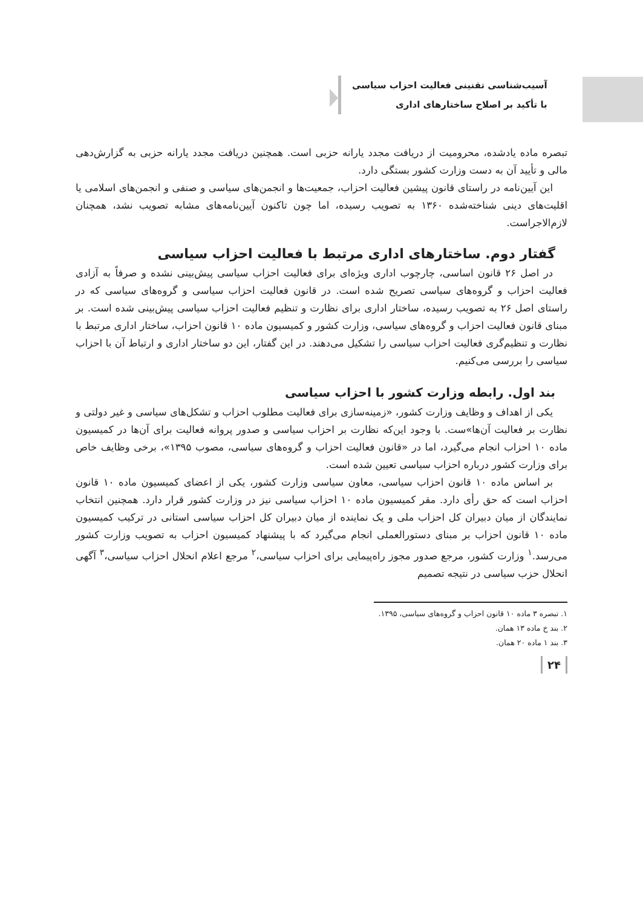آسیب‌شناسی تقنینی فعالیت احزاب سیاسی
با تأکید بر اصلاح ساختارهای اداری
تبصره ماده یادشده، محرومیت از دریافت مجدد یارانه حزبی است. همچنین دریافت مجدد یارانه حزبی به گزارش‌دهی مالی و تأیید آن به دست وزارت کشور بستگی دارد.
این آیین‌نامه در راستای قانون پیشین فعالیت احزاب، جمعیت‌ها و انجمن‌های سیاسی و صنفی و انجمن‌های اسلامی یا اقلیت‌های دینی شناخته‌شده ۱۳۶۰ به تصویب رسیده، اما چون تاکنون آیین‌نامه‌های مشابه تصویب نشد، همچنان لازم‌الاجراست.
گفتار دوم. ساختارهای اداری مرتبط با فعالیت احزاب سیاسی
در اصل ۲۶ قانون اساسی، چارچوب اداری ویژه‌ای برای فعالیت احزاب سیاسی پیش‌بینی نشده و صرفاً به آزادی فعالیت احزاب و گروه‌های سیاسی تصریح شده است. در قانون فعالیت احزاب سیاسی و گروه‌های سیاسی که در راستای اصل ۲۶ به تصویب رسیده، ساختار اداری برای نظارت و تنظیم فعالیت احزاب سیاسی پیش‌بینی شده است. بر مبنای قانون فعالیت احزاب و گروه‌های سیاسی، وزارت کشور و کمیسیون ماده ۱۰ قانون احزاب، ساختار اداری مرتبط با نظارت و تنظیم‌گری فعالیت احزاب سیاسی را تشکیل می‌دهند. در این گفتار، این دو ساختار اداری و ارتباط آن با احزاب سیاسی را بررسی می‌کنیم.
بند اول. رابطه وزارت کشور با احزاب سیاسی
یکی از اهداف و وظایف وزارت کشور، «زمینه‌سازی برای فعالیت مطلوب احزاب و تشکل‌های سیاسی و غیر دولتی و نظارت بر فعالیت آن‌ها»ست. با وجود این‌که نظارت بر احزاب سیاسی و صدور پروانه فعالیت برای آن‌ها در کمیسیون ماده ۱۰ احزاب انجام می‌گیرد، اما در «قانون فعالیت احزاب و گروه‌های سیاسی، مصوب ۱۳۹۵»، برخی وظایف خاص برای وزارت کشور درباره احزاب سیاسی تعیین شده است.
بر اساس ماده ۱۰ قانون احزاب سیاسی، معاون سیاسی وزارت کشور، یکی از اعضای کمیسیون ماده ۱۰ قانون احزاب است که حق رأی دارد. مقر کمیسیون ماده ۱۰ احزاب سیاسی نیز در وزارت کشور قرار دارد. همچنین انتخاب نمایندگان از میان دبیران کل احزاب ملی و یک نماینده از میان دبیران کل احزاب سیاسی استانی در ترکیب کمیسیون ماده ۱۰ قانون احزاب بر مبنای دستورالعملی انجام می‌گیرد که با پیشنهاد کمیسیون احزاب به تصویب وزارت کشور می‌رسد.<sup>۱</sup> وزارت کشور، مرجع صدور مجوز راه‌پیمایی برای احزاب سیاسی،<sup>۲</sup> مرجع اعلام انحلال احزاب سیاسی،<sup>۳</sup> آگهی انحلال حزب سیاسی در نتیجه تصمیم
۱. تبصره ۳ ماده ۱۰ قانون احزاب و گروه‌های سیاسی، ۱۳۹۵.
۲. بند خ ماده ۱۳ همان.
۳. بند ۱ ماده ۲۰ همان.
۲۴